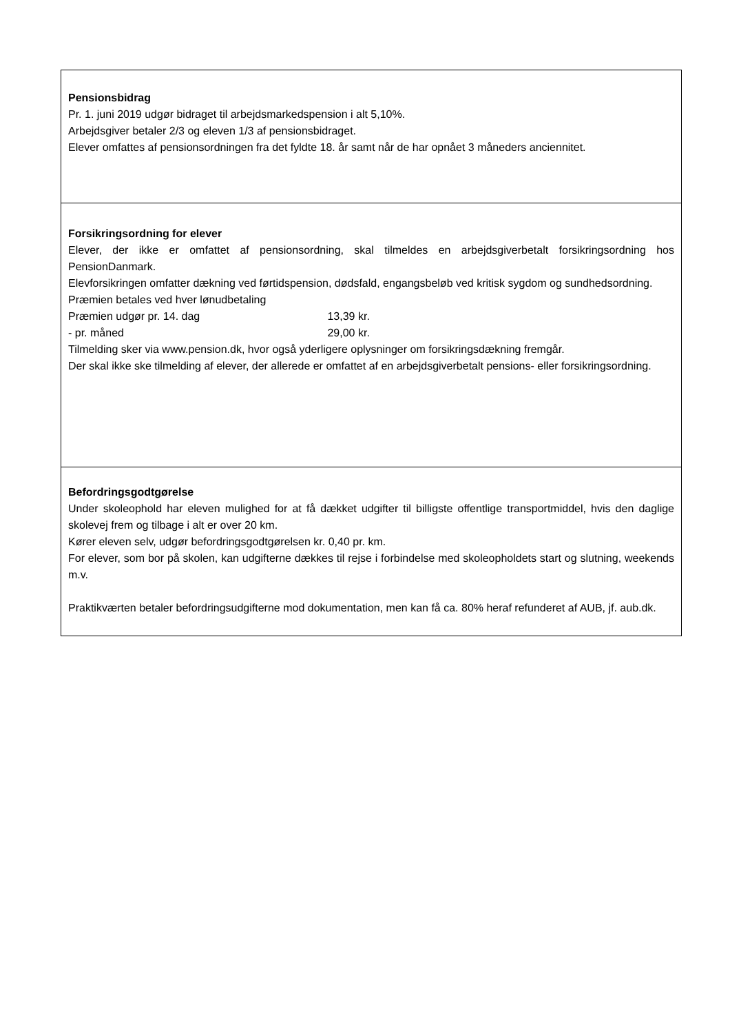| Pensionsbidrag Pr. 1. juni 2019 udgør bidraget til arbejdsmarkedspension i alt 5,10%. Arbejdsgiver betaler 2/3 og eleven 1/3 af pensionsbidraget. Elever omfattes af pensionsordningen fra det fyldte 18. år samt når de har opnået 3 måneders anciennitet. |
| Forsikringsordning for elever Elever, der ikke er omfattet af pensionsordning, skal tilmeldes en arbejdsgiverbetalt forsikringsordning hos PensionDanmark. Elevforsikringen omfatter dækning ved førtidspension, dødsfald, engangsbeløb ved kritisk sygdom og sundhedsordning. Præmien betales ved hver lønudbetaling Præmien udgør pr. 14. dag 13,39 kr. - pr. måned 29,00 kr. Tilmelding sker via www.pension.dk, hvor også yderligere oplysninger om forsikringsdækning fremgår. Der skal ikke ske tilmelding af elever, der allerede er omfattet af en arbejdsgiverbetalt pensions- eller forsikringsordning. |
| Befordringsgodtgørelse Under skoleophold har eleven mulighed for at få dækket udgifter til billigste offentlige transportmiddel, hvis den daglige skolevej frem og tilbage i alt er over 20 km. Kører eleven selv, udgør befordringsgodtgørelsen kr. 0,40 pr. km. For elever, som bor på skolen, kan udgifterne dækkes til rejse i forbindelse med skoleopholdets start og slutning, weekends m.v. Praktikværten betaler befordringsudgifterne mod dokumentation, men kan få ca. 80% heraf refunderet af AUB, jf. aub.dk. |